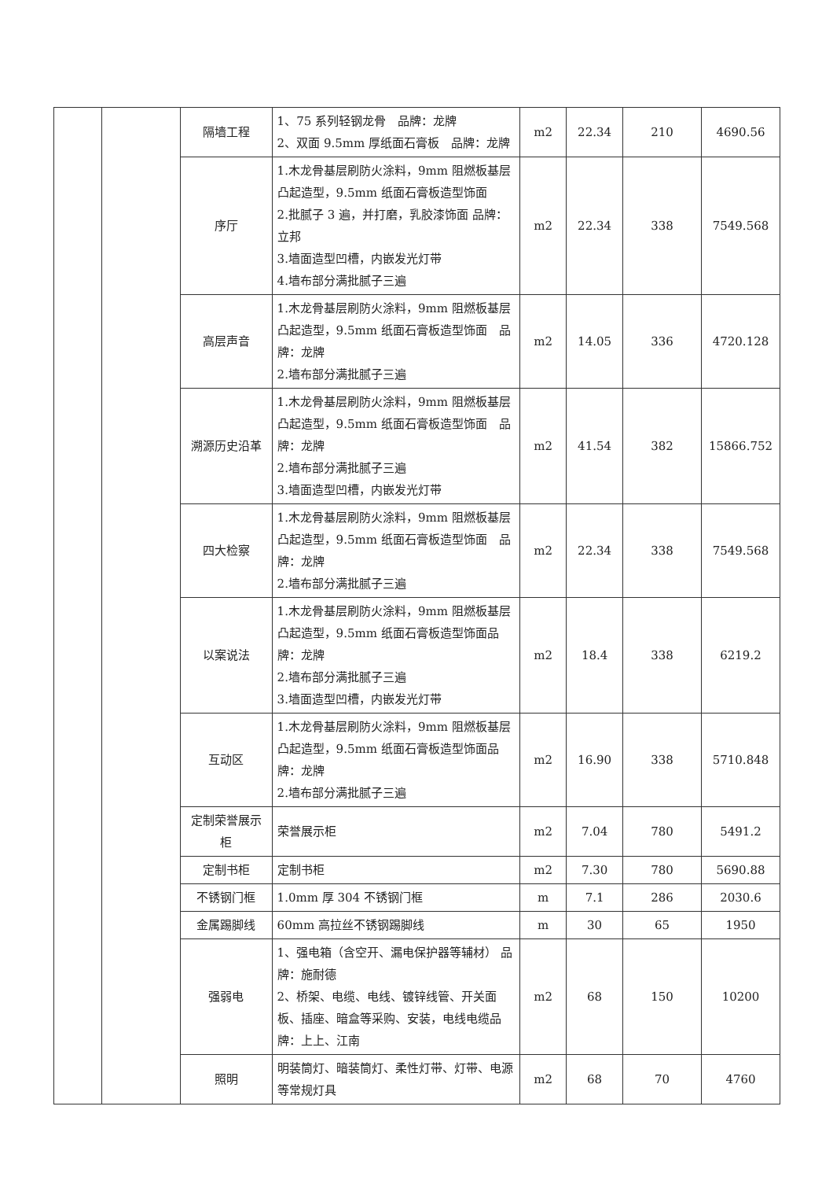| | | 隔墙工程 | 1、75 系列轻钢龙骨 品牌：龙牌 2、双面 9.5mm 厚纸面石膏板 品牌：龙牌 | m2 | 22.34 | 210 | 4690.56 |
| | | 序厅 | 1.木龙骨基层刷防火涂料，9mm 阻燃板基层凸起造型，9.5mm 纸面石膏板造型饰面 2.批腻子 3 遍，并打磨，乳胶漆饰面 品牌：立邦 3.墙面造型凹槽，内嵌发光灯带 4.墙布部分满批腻子三遍 | m2 | 22.34 | 338 | 7549.568 |
| | | 高层声音 | 1.木龙骨基层刷防火涂料，9mm 阻燃板基层凸起造型，9.5mm 纸面石膏板造型饰面 品牌：龙牌 2.墙布部分满批腻子三遍 | m2 | 14.05 | 336 | 4720.128 |
| | | 溯源历史沿革 | 1.木龙骨基层刷防火涂料，9mm 阻燃板基层凸起造型，9.5mm 纸面石膏板造型饰面 品牌：龙牌 2.墙布部分满批腻子三遍 3.墙面造型凹槽，内嵌发光灯带 | m2 | 41.54 | 382 | 15866.752 |
| | | 四大检察 | 1.木龙骨基层刷防火涂料，9mm 阻燃板基层凸起造型，9.5mm 纸面石膏板造型饰面 品牌：龙牌 2.墙布部分满批腻子三遍 | m2 | 22.34 | 338 | 7549.568 |
| | | 以案说法 | 1.木龙骨基层刷防火涂料，9mm 阻燃板基层凸起造型，9.5mm 纸面石膏板造型饰面品牌：龙牌 2.墙布部分满批腻子三遍 3.墙面造型凹槽，内嵌发光灯带 | m2 | 18.4 | 338 | 6219.2 |
| | | 互动区 | 1.木龙骨基层刷防火涂料，9mm 阻燃板基层凸起造型，9.5mm 纸面石膏板造型饰面品牌：龙牌 2.墙布部分满批腻子三遍 | m2 | 16.90 | 338 | 5710.848 |
| | | 定制荣誉展示柜 | 荣誉展示柜 | m2 | 7.04 | 780 | 5491.2 |
| | | 定制书柜 | 定制书柜 | m2 | 7.30 | 780 | 5690.88 |
| | | 不锈钢门框 | 1.0mm 厚 304 不锈钢门框 | m | 7.1 | 286 | 2030.6 |
| | | 金属踢脚线 | 60mm 高拉丝不锈钢踢脚线 | m | 30 | 65 | 1950 |
| | | 强弱电 | 1、强电箱（含空开、漏电保护器等辅材） 品牌：施耐德 2、桥架、电缆、电线、镀锌线管、开关面板、插座、暗盒等采购、安装，电线电缆品牌：上上、江南 | m2 | 68 | 150 | 10200 |
| | | 照明 | 明装筒灯、暗装筒灯、柔性灯带、灯带、电源等常规灯具 | m2 | 68 | 70 | 4760 |